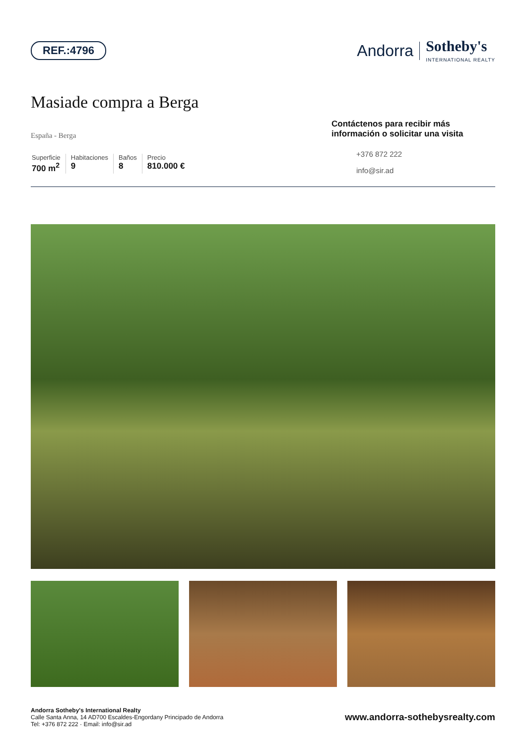REF.:4796
Andorra Sotheby's
INTERNATIONAL REALTY
Masiade compra a Berga
España - Berga
Superficie
700 m<sup>2</sup>
Habitaciones
9
Baños
8
Precio
810.000 €
Contáctenos para recibir más información o solicitar una visita
+376 872 222
info@sir.ad
Andorra Sotheby's International Realty
Calle Santa Anna, 14 AD700 Escaldes-Engordany Principado de Andorra
Tel: +376 872 222 · Email: info@sir.ad
www.andorra-sothebysrealty.com